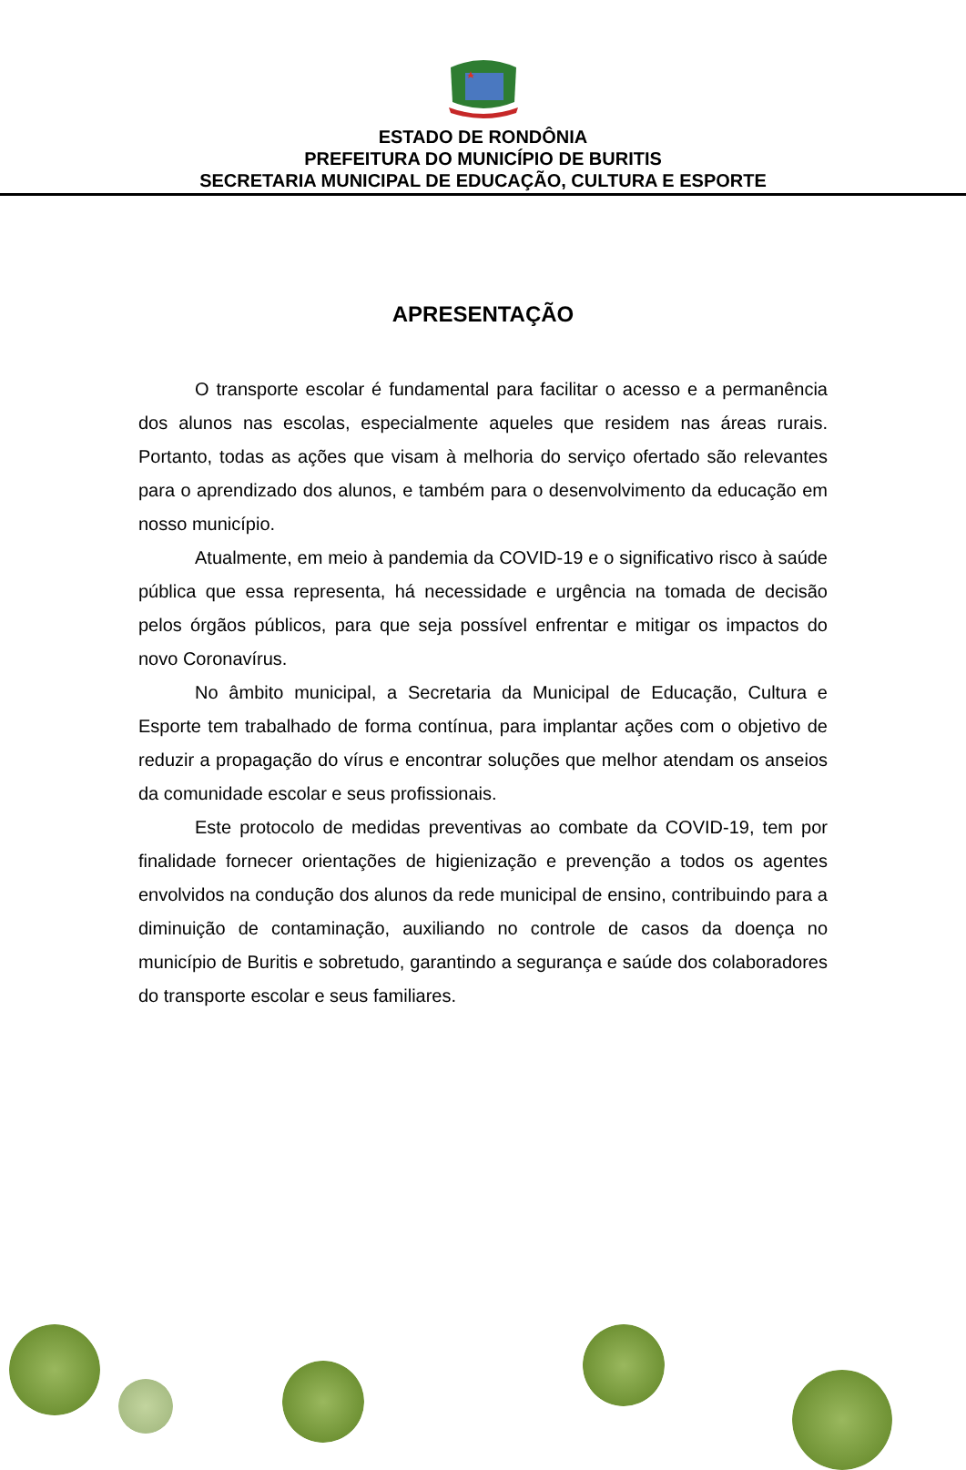ESTADO DE RONDÔNIA
PREFEITURA DO MUNICÍPIO DE BURITIS
SECRETARIA MUNICIPAL DE EDUCAÇÃO, CULTURA E ESPORTE
APRESENTAÇÃO
O transporte escolar é fundamental para facilitar o acesso e a permanência dos alunos nas escolas, especialmente aqueles que residem nas áreas rurais. Portanto, todas as ações que visam à melhoria do serviço ofertado são relevantes para o aprendizado dos alunos, e também para o desenvolvimento da educação em nosso município.
Atualmente, em meio à pandemia da COVID-19 e o significativo risco à saúde pública que essa representa, há necessidade e urgência na tomada de decisão pelos órgãos públicos, para que seja possível enfrentar e mitigar os impactos do novo Coronavírus.
No âmbito municipal, a Secretaria da Municipal de Educação, Cultura e Esporte tem trabalhado de forma contínua, para implantar ações com o objetivo de reduzir a propagação do vírus e encontrar soluções que melhor atendam os anseios da comunidade escolar e seus profissionais.
Este protocolo de medidas preventivas ao combate da COVID-19, tem por finalidade fornecer orientações de higienização e prevenção a todos os agentes envolvidos na condução dos alunos da rede municipal de ensino, contribuindo para a diminuição de contaminação, auxiliando no controle de casos da doença no município de Buritis e sobretudo, garantindo a segurança e saúde dos colaboradores do transporte escolar e seus familiares.